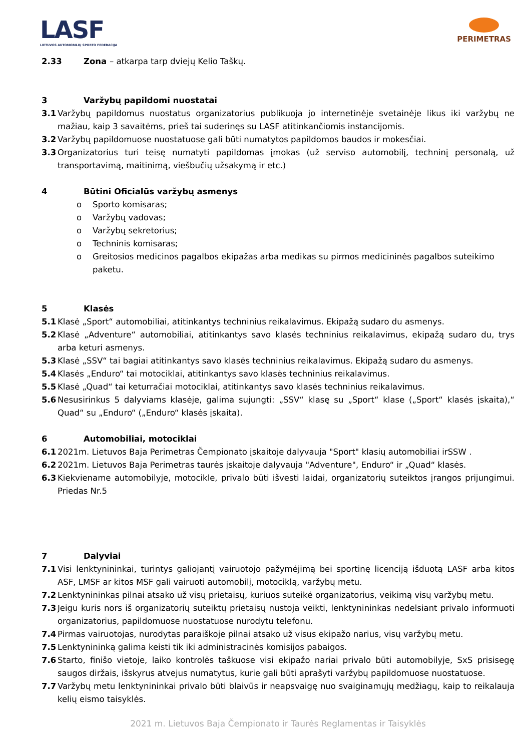LASF
LIETUVOS AUTOMOBILIŲ SPORTO FEDERACIJA
PERIMETRAS
2.33 Zona – atkarpa tarp dviejų Kelio Taškų.
3 Varžybų papildomi nuostatai
3.1 Varžybų papildomus nuostatus organizatorius publikuoja jo internetinėje svetainėje likus iki varžybų ne mažiau, kaip 3 savaitėms, prieš tai suderinęs su LASF atitinkančiomis instancijomis.
3.2 Varžybų papildomuose nuostatuose gali būti numatytos papildomos baudos ir mokesčiai.
3.3 Organizatorius turi teisę numatyti papildomas įmokas (už serviso automobilį, techninį personalą, už transportavimą, maitinimą, viešbučių užsakymą ir etc.)
4 Būtini Oficialūs varžybų asmenys
o Sporto komisaras;
o Varžybų vadovas;
o Varžybų sekretorius;
o Techninis komisaras;
o Greitosios medicinos pagalbos ekipažas arba medikas su pirmos medicininės pagalbos suteikimo paketu.
5 Klasės
5.1 Klasė „Sport“ automobiliai, atitinkantys techninius reikalavimus. Ekipažą sudaro du asmenys.
5.2 Klasė „Adventure“ automobiliai, atitinkantys savo klasės techninius reikalavimus, ekipažą sudaro du, trys arba keturi asmenys.
5.3 Klasė „SSV“ tai bagiai atitinkantys savo klasės techninius reikalavimus. Ekipažą sudaro du asmenys.
5.4 Klasės „Enduro“ tai motociklai, atitinkantys savo klasės techninius reikalavimus.
5.5 Klasė „Quad“ tai keturračiai motociklai, atitinkantys savo klasės techninius reikalavimus.
5.6 Nesusirinkus 5 dalyviams klasėje, galima sujungti: „SSV“ klasę su „Sport“ klase („Sport“ klasės įskaita),“ Quad“ su „Enduro“ („Enduro“ klasės įskaita).
6 Automobiliai, motociklai
6.1 2021m. Lietuvos Baja Perimetras Čempionato įskaitoje dalyvauja "Sport" klasių automobiliai irSSW .
6.2 2021m. Lietuvos Baja Perimetras taurės įskaitoje dalyvauja "Adventure", Enduro“ ir „Quad“ klasės.
6.3 Kiekviename automobilyje, motocikle, privalo būti išvesti laidai, organizatorių suteiktos įrangos prijungimui. Priedas Nr.5
7 Dalyviai
7.1 Visi lenktynininkai, turintys galiojantį vairuotojo pažymėjimą bei sportinę licenciją išduotą LASF arba kitos ASF, LMSF ar kitos MSF gali vairuoti automobilį, motociklą, varžybų metu.
7.2 Lenktynininkas pilnai atsako už visų prietaisų, kuriuos suteikė organizatorius, veikimą visų varžybų metu.
7.3 Jeigu kuris nors iš organizatorių suteiktų prietaisų nustoja veikti, lenktynininkas nedelsiant privalo informuoti organizatorius, papildomuose nuostatuose nurodytu telefonu.
7.4 Pirmas vairuotojas, nurodytas paraiškoje pilnai atsako už visus ekipažo narius, visų varžybų metu.
7.5 Lenktynininką galima keisti tik iki administracinės komisijos pabaigos.
7.6 Starto, finišo vietoje, laiko kontrolės taškuose visi ekipažo nariai privalo būti automobilyje, SxS prisisegę saugos diržais, išskyrus atvejus numatytus, kurie gali būti aprašyti varžybų papildomuose nuostatuose.
7.7 Varžybų metu lenktynininkai privalo būti blaivūs ir neapsvaigę nuo svaiginamųjų medžiagų, kaip to reikalauja kelių eismo taisyklės.
2021 m. Lietuvos Baja Čempionato ir Taurės Reglamentas ir Taisyklės